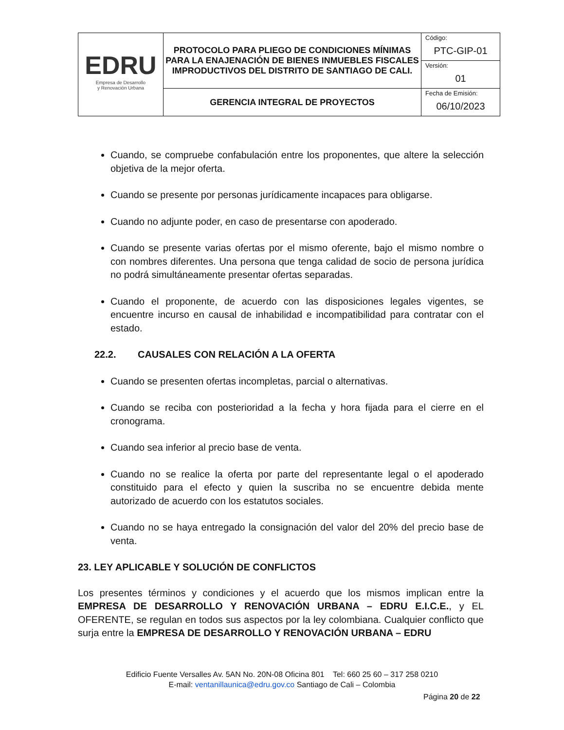| EDRU Empresa de Desarrollo y Renovación Urbana | PROTOCOLO PARA PLIEGO DE CONDICIONES MÍNIMAS PARA LA ENAJENACIÓN DE BIENES INMUEBLES FISCALES IMPRODUCTIVOS DEL DISTRITO DE SANTIAGO DE CALI. | Código: PTC-GIP-01 |
| | | Versión: 01 |
| | GERENCIA INTEGRAL DE PROYECTOS | Fecha de Emisión: 06/10/2023 |
Cuando, se compruebe confabulación entre los proponentes, que altere la selección objetiva de la mejor oferta.
Cuando se presente por personas jurídicamente incapaces para obligarse.
Cuando no adjunte poder, en caso de presentarse con apoderado.
Cuando se presente varias ofertas por el mismo oferente, bajo el mismo nombre o con nombres diferentes. Una persona que tenga calidad de socio de persona jurídica no podrá simultáneamente presentar ofertas separadas.
Cuando el proponente, de acuerdo con las disposiciones legales vigentes, se encuentre incurso en causal de inhabilidad e incompatibilidad para contratar con el estado.
22.2. CAUSALES CON RELACIÓN A LA OFERTA
Cuando se presenten ofertas incompletas, parcial o alternativas.
Cuando se reciba con posterioridad a la fecha y hora fijada para el cierre en el cronograma.
Cuando sea inferior al precio base de venta.
Cuando no se realice la oferta por parte del representante legal o el apoderado constituido para el efecto y quien la suscriba no se encuentre debida mente autorizado de acuerdo con los estatutos sociales.
Cuando no se haya entregado la consignación del valor del 20% del precio base de venta.
23. LEY APLICABLE Y SOLUCIÓN DE CONFLICTOS
Los presentes términos y condiciones y el acuerdo que los mismos implican entre la EMPRESA DE DESARROLLO Y RENOVACIÓN URBANA – EDRU E.I.C.E., y EL OFERENTE, se regulan en todos sus aspectos por la ley colombiana. Cualquier conflicto que surja entre la EMPRESA DE DESARROLLO Y RENOVACIÓN URBANA – EDRU
Edificio Fuente Versalles Av. 5AN No. 20N-08 Oficina 801 Tel: 660 25 60 – 317 258 0210
E-mail: ventanillaunica@edru.gov.co Santiago de Cali – Colombia
Página 20 de 22